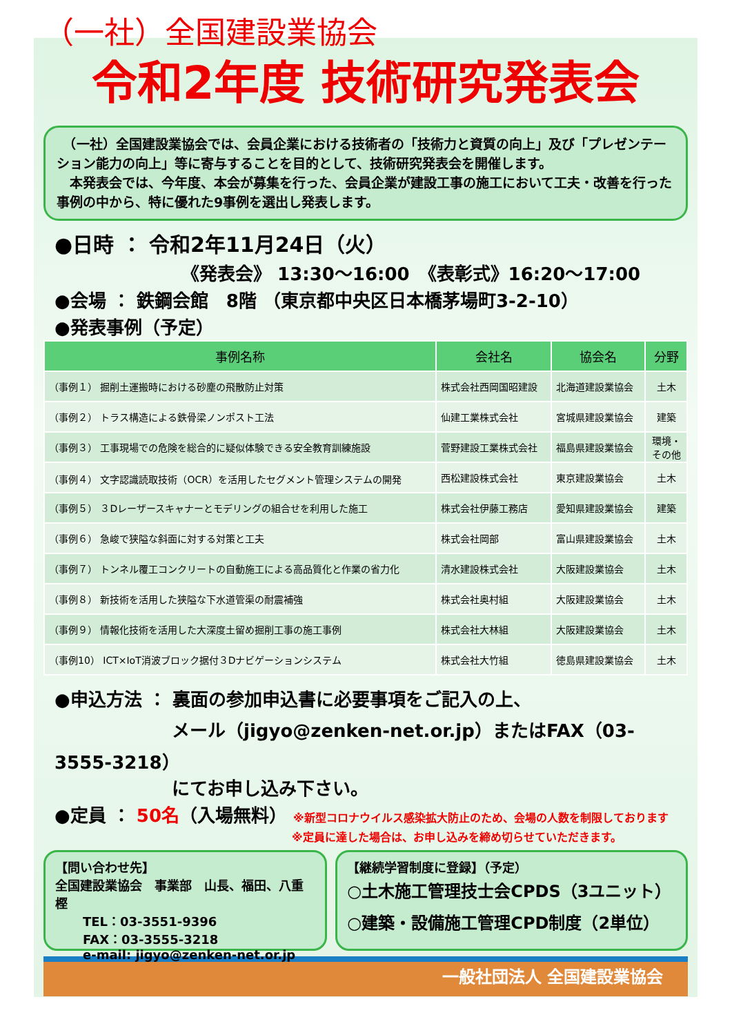（一社）全国建設業協会
令和2年度 技術研究発表会
　（一社）全国建設業協会では、会員企業における技術者の「技術力と資質の向上」及び「プレゼンテーション能力の向上」等に寄与することを目的として、技術研究発表会を開催します。
　本発表会では、今年度、本会が募集を行った、会員企業が建設工事の施工において工夫・改善を行った事例の中から、特に優れた9事例を選出し発表します。
●日時 ： 令和2年11月24日（火）
《発表会》 13:30～16:00　《表彰式》16:20～17:00
●会場 ： 鉄鋼会館　8階 （東京都中央区日本橋茅場町3-2-10）
●発表事例（予定）
| 事例名称 | 会社名 | 協会名 | 分野 |
| --- | --- | --- | --- |
| （事例１） 掘削土運搬時における砂塵の飛散防止対策 | 株式会社西岡国昭建設 | 北海道建設業協会 | 土木 |
| （事例２） トラス構造による鉄骨梁ノンポスト工法 | 仙建工業株式会社 | 宮城県建設業協会 | 建築 |
| （事例３） 工事現場での危険を総合的に疑似体験できる安全教育訓練施設 | 菅野建設工業株式会社 | 福島県建設業協会 | 環境・ その他 |
| （事例４） 文字認識読取技術（OCR）を活用したセグメント管理システムの開発 | 西松建設株式会社 | 東京建設業協会 | 土木 |
| （事例５） ３Dレーザースキャナーとモデリングの組合せを利用した施工 | 株式会社伊藤工務店 | 愛知県建設業協会 | 建築 |
| （事例６） 急峻で狭隘な斜面に対する対策と工夫 | 株式会社岡部 | 富山県建設業協会 | 土木 |
| （事例７） トンネル覆工コンクリートの自動施工による高品質化と作業の省力化 | 清水建設株式会社 | 大阪建設業協会 | 土木 |
| （事例８） 新技術を活用した狭隘な下水道管渠の耐震補強 | 株式会社奥村組 | 大阪建設業協会 | 土木 |
| （事例９） 情報化技術を活用した大深度土留め掘削工事の施工事例 | 株式会社大林組 | 大阪建設業協会 | 土木 |
| （事例10） ICT×IoT消波ブロック据付３Dナビゲーションシステム | 株式会社大竹組 | 徳島県建設業協会 | 土木 |
●申込方法 ： 裏面の参加申込書に必要事項をご記入の上、
メール（jigyo@zenken-net.or.jp）またはFAX（03-3555-3218）
にてお申し込み下さい。
●定員 ： 50名（入場無料） ※新型コロナウイルス感染拡大防止のため、会場の人数を制限しております
※定員に達した場合は、お申し込みを締め切らせていただきます。
【問い合わせ先】
全国建設業協会　事業部　山長、福田、八重樫
TEL：03-3551-9396
FAX：03-3555-3218
e-mail: jigyo@zenken-net.or.jp
【継続学習制度に登録】（予定）
○土木施工管理技士会CPDS（3ユニット）
○建築・設備施工管理CPD制度（2単位）
一般社団法人 全国建設業協会